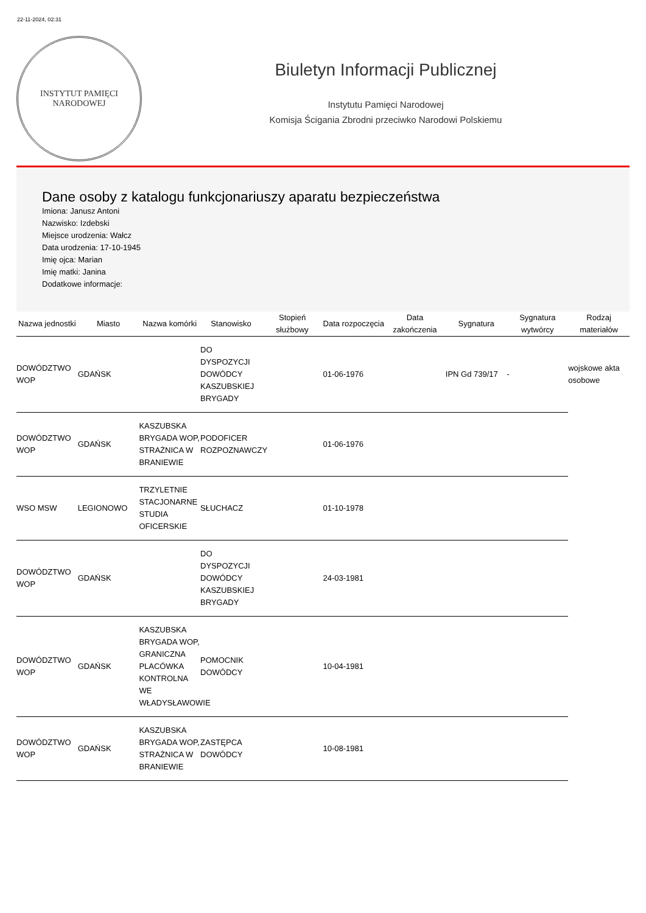22-11-2024, 02:31
INSTYTUT PAMIĘCI
NARODOWEJ
Biuletyn Informacji Publicznej
Instytutu Pamięci Narodowej
Komisja Ścigania Zbrodni przeciwko Narodowi Polskiemu
Dane osoby z katalogu funkcjonariuszy aparatu bezpieczeństwa
Imiona: Janusz Antoni
Nazwisko: Izdebski
Miejsce urodzenia: Wałcz
Data urodzenia: 17-10-1945
Imię ojca: Marian
Imię matki: Janina
Dodatkowe informacje:
| Nazwa jednostki | Miasto | Nazwa komórki | Stanowisko | Stopień służbowy | Data rozpoczęcia | Data zakończenia | Sygnatura | Sygnatura wytwórcy | Rodzaj materiałów |
| --- | --- | --- | --- | --- | --- | --- | --- | --- | --- |
| DOWÓDZTWO WOP | GDAŃSK | | DO DYSPOZYCJI DOWÓDCY KASZUBSKIEJ BRYGADY | | 01-06-1976 | | IPN Gd 739/17 | - | wojskowe akta osobowe |
| DOWÓDZTWO WOP | GDAŃSK | KASZUBSKA BRYGADA WOP, STRAŻNICA W BRANIEWIE | PODOFICER ROZPOZNAWCZY | | 01-06-1976 | | | | |
| WSO MSW | LEGIONOWO | TRZYLETNIE STACJONARNE STUDIA OFICERSKIE | SŁUCHACZ | | 01-10-1978 | | | | |
| DOWÓDZTWO WOP | GDAŃSK | | DO DYSPOZYCJI DOWÓDCY KASZUBSKIEJ BRYGADY | | 24-03-1981 | | | | |
| DOWÓDZTWO WOP | GDAŃSK | KASZUBSKA BRYGADA WOP, GRANICZNA PLACÓWKA KONTROLNA WE WŁADYSŁAWOWIE | POMOCNIK DOWÓDCY | | 10-04-1981 | | | | |
| DOWÓDZTWO WOP | GDAŃSK | KASZUBSKA BRYGADA WOP, STRAŻNICA W BRANIEWIE | ZASTĘPCA DOWÓDCY | | 10-08-1981 | | | | |